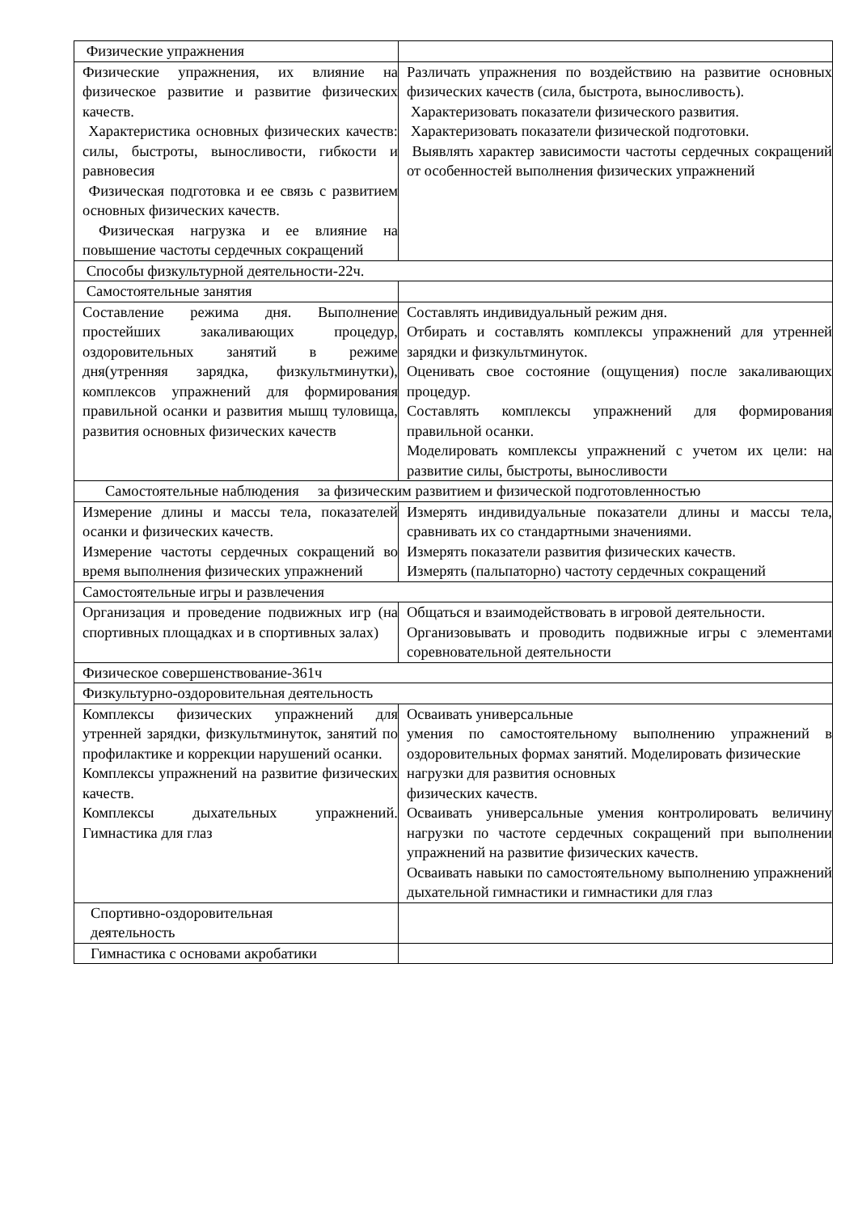| Физические упражнения | |
| Физические упражнения, их влияние на физическое развитие и развитие физических качеств. Характеристика основных физических качеств: силы, быстроты, выносливости, гибкости и равновесия Физическая подготовка и ее связь с развитием основных физических качеств. Физическая нагрузка и ее влияние на повышение частоты сердечных сокращений | Различать упражнения по воздействию на развитие основных физических качеств (сила, быстрота, выносливость). Характеризовать показатели физического развития. Характеризовать показатели физической подготовки. Выявлять характер зависимости частоты сердечных сокращений от особенностей выполнения физических упражнений |
| Способы физкультурной деятельности-22ч. | |
| Самостоятельные занятия | |
| Составление режима дня. Выполнение простейших закаливающих процедур, оздоровительных занятий в режиме дня(утренняя зарядка, физкультминутки), комплексов упражнений для формирования правильной осанки и развития мышц туловища, развития основных физических качеств | Составлять индивидуальный режим дня. Отбирать и составлять комплексы упражнений для утренней зарядки и физкультминуток. Оценивать свое состояние (ощущения) после закаливающих процедур. Составлять комплексы упражнений для формирования правильной осанки. Моделировать комплексы упражнений с учетом их цели: на развитие силы, быстроты, выносливости |
| Самостоятельные наблюдения за физическим развитием и физической подготовленностью | |
| Измерение длины и массы тела, показателей осанки и физических качеств. Измерение частоты сердечных сокращений во время выполнения физических упражнений | Измерять индивидуальные показатели длины и массы тела, сравнивать их со стандартными значениями. Измерять показатели развития физических качеств. Измерять (пальпаторно) частоту сердечных сокращений |
| Самостоятельные игры и развлечения | |
| Организация и проведение подвижных игр (на спортивных площадках и в спортивных залах) | Общаться и взаимодействовать в игровой деятельности. Организовывать и проводить подвижные игры с элементами соревновательной деятельности |
| Физическое совершенствование-361ч | |
| Физкультурно-оздоровительная деятельность | |
| Комплексы физических упражнений для утренней зарядки, физкультминуток, занятий по профилактике и коррекции нарушений осанки. Комплексы упражнений на развитие физических качеств. Комплексы дыхательных упражнений. Гимнастика для глаз | Осваивать универсальные умения по самостоятельному выполнению упражнений в оздоровительных формах занятий. Моделировать физические нагрузки для развития основных физических качеств. Осваивать универсальные умения контролировать величину нагрузки по частоте сердечных сокращений при выполнении упражнений на развитие физических качеств. Осваивать навыки по самостоятельному выполнению упражнений дыхательной гимнастики и гимнастики для глаз |
| Спортивно-оздоровительная деятельность | |
| Гимнастика с основами акробатики | |